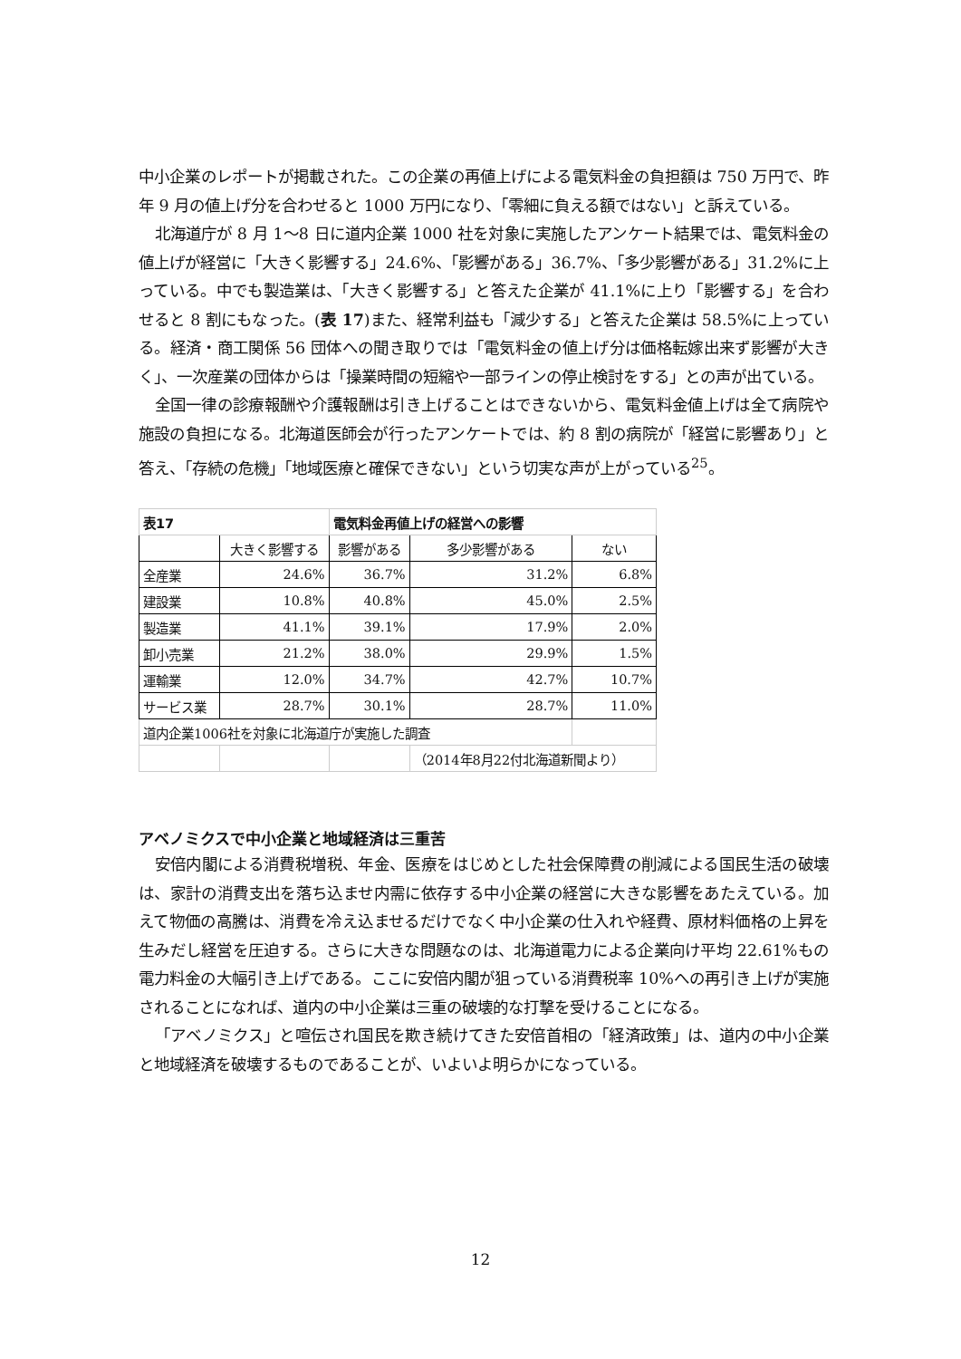中小企業のレポートが掲載された。この企業の再値上げによる電気料金の負担額は 750 万円で、昨年 9 月の値上げ分を合わせると 1000 万円になり、「零細に負える額ではない」と訴えている。
北海道庁が 8 月 1〜8 日に道内企業 1000 社を対象に実施したアンケート結果では、電気料金の値上げが経営に「大きく影響する」24.6%、「影響がある」36.7%、「多少影響がある」31.2%に上っている。中でも製造業は、「大きく影響する」と答えた企業が 41.1%に上り「影響する」を合わせると 8 割にもなった。(表 17)また、経常利益も「減少する」と答えた企業は 58.5%に上っている。経済・商工関係 56 団体への聞き取りでは「電気料金の値上げ分は価格転嫁出来ず影響が大きく」、一次産業の団体からは「操業時間の短縮や一部ラインの停止検討をする」との声が出ている。
全国一律の診療報酬や介護報酬は引き上げることはできないから、電気料金値上げは全て病院や施設の負担になる。北海道医師会が行ったアンケートでは、約 8 割の病院が「経営に影響あり」と答え、「存続の危機」「地域医療と確保できない」という切実な声が上がっている<sup>25</sup>。
| 表17 | | 電気料金再値上げの経営への影響 | | |
| | 大きく影響する | 影響がある | 多少影響がある | ない |
| 全産業 | 24.6% | 36.7% | 31.2% | 6.8% |
| 建設業 | 10.8% | 40.8% | 45.0% | 2.5% |
| 製造業 | 41.1% | 39.1% | 17.9% | 2.0% |
| 卸小売業 | 21.2% | 38.0% | 29.9% | 1.5% |
| 運輸業 | 12.0% | 34.7% | 42.7% | 10.7% |
| サービス業 | 28.7% | 30.1% | 28.7% | 11.0% |
| 道内企業1006社を対象に北海道庁が実施した調査 | | | | |
| | | | （2014年8月22付北海道新聞より） | |
アベノミクスで中小企業と地域経済は三重苦
安倍内閣による消費税増税、年金、医療をはじめとした社会保障費の削減による国民生活の破壊は、家計の消費支出を落ち込ませ内需に依存する中小企業の経営に大きな影響をあたえている。加えて物価の高騰は、消費を冷え込ませるだけでなく中小企業の仕入れや経費、原材料価格の上昇を生みだし経営を圧迫する。さらに大きな問題なのは、北海道電力による企業向け平均 22.61%もの電力料金の大幅引き上げである。ここに安倍内閣が狙っている消費税率 10%への再引き上げが実施されることになれば、道内の中小企業は三重の破壊的な打撃を受けることになる。
「アベノミクス」と喧伝され国民を欺き続けてきた安倍首相の「経済政策」は、道内の中小企業と地域経済を破壊するものであることが、いよいよ明らかになっている。
12